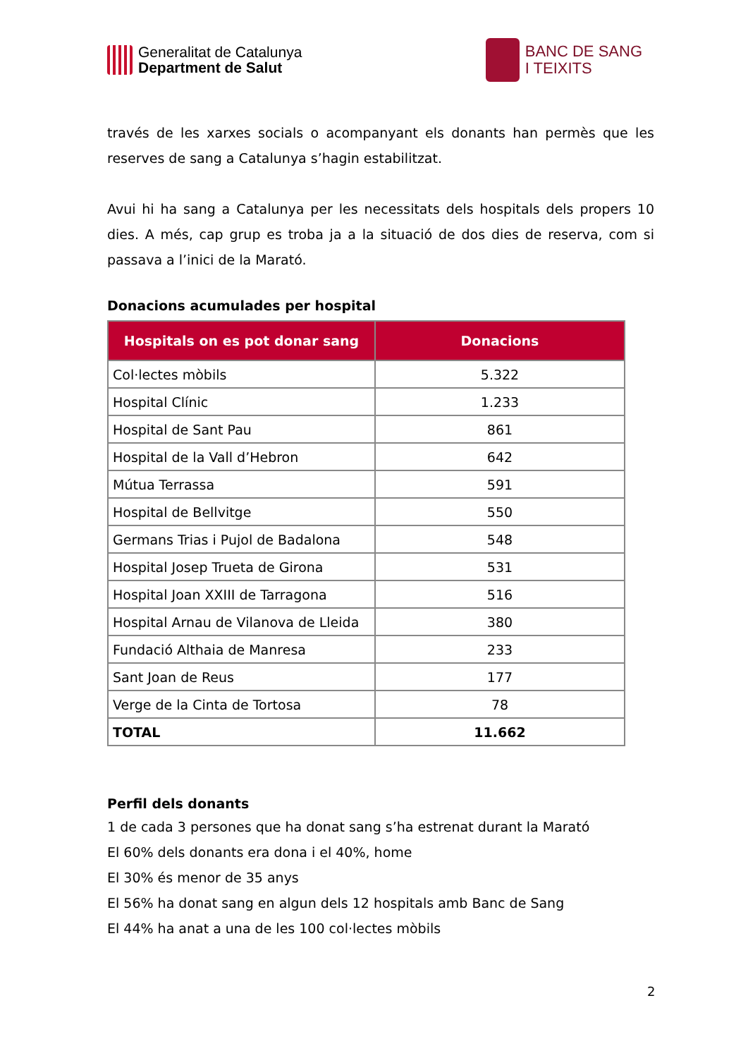Generalitat de Catalunya
Department de Salut
BANC DE SANG
I TEIXITS
través de les xarxes socials o acompanyant els donants han permès que les reserves de sang a Catalunya s’hagin estabilitzat.
Avui hi ha sang a Catalunya per les necessitats dels hospitals dels propers 10 dies. A més, cap grup es troba ja a la situació de dos dies de reserva, com si passava a l’inici de la Marató.
Donacions acumulades per hospital
| Hospitals on es pot donar sang | Donacions |
| --- | --- |
| Col·lectes mòbils | 5.322 |
| Hospital Clínic | 1.233 |
| Hospital de Sant Pau | 861 |
| Hospital de la Vall d’Hebron | 642 |
| Mútua Terrassa | 591 |
| Hospital de Bellvitge | 550 |
| Germans Trias i Pujol de Badalona | 548 |
| Hospital Josep Trueta de Girona | 531 |
| Hospital Joan XXIII de Tarragona | 516 |
| Hospital Arnau de Vilanova de Lleida | 380 |
| Fundació Althaia de Manresa | 233 |
| Sant Joan de Reus | 177 |
| Verge de la Cinta de Tortosa | 78 |
| TOTAL | 11.662 |
Perfil dels donants
1 de cada 3 persones que ha donat sang s’ha estrenat durant la Marató
El 60% dels donants era dona i el 40%, home
El 30% és menor de 35 anys
El 56% ha donat sang en algun dels 12 hospitals amb Banc de Sang
El 44% ha anat a una de les 100 col·lectes mòbils
2